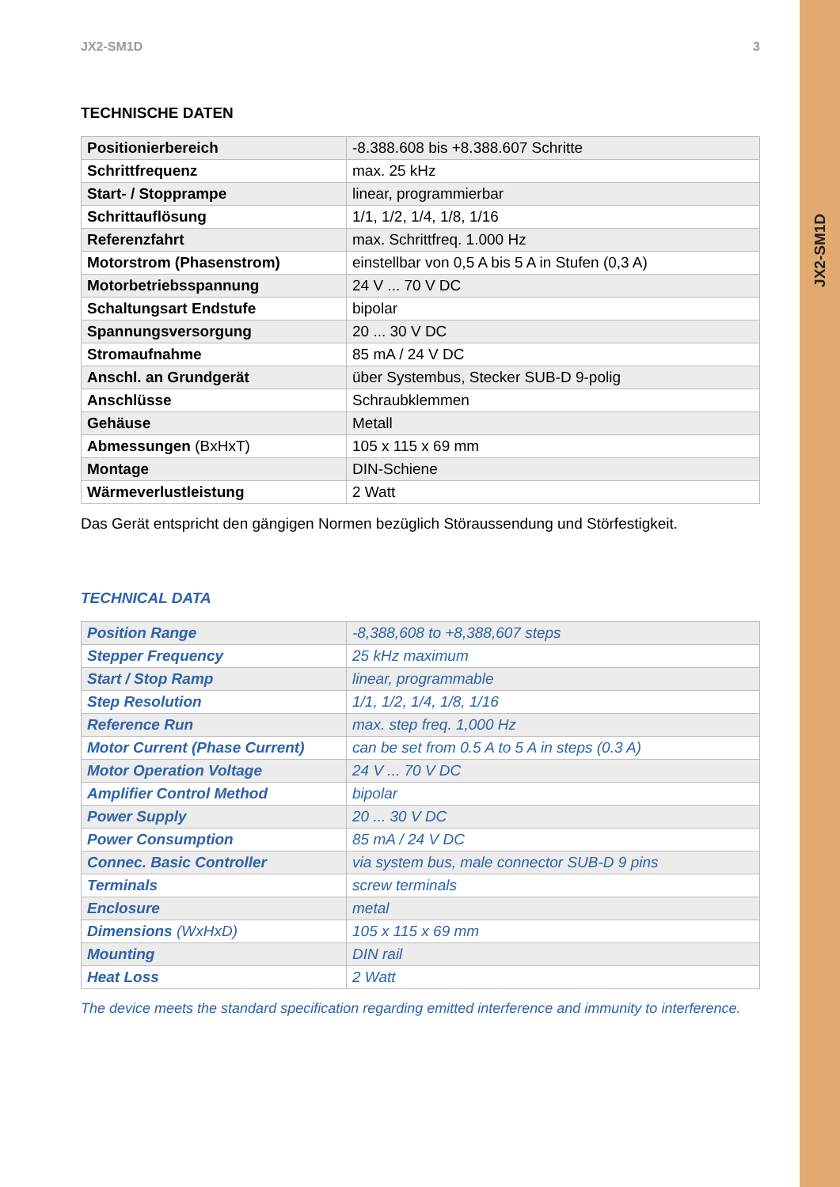JX2-SM1D
JX2-SM1D 3
TECHNISCHE DATEN
| Positionierbereich | -8.388.608 bis +8.388.607 Schritte |
| Schrittfrequenz | max. 25 kHz |
| Start- / Stopprampe | linear, programmierbar |
| Schrittauflösung | 1/1, 1/2, 1/4, 1/8, 1/16 |
| Referenzfahrt | max. Schrittfreq. 1.000 Hz |
| Motorstrom (Phasenstrom) | einstellbar von 0,5 A bis 5 A in Stufen (0,3 A) |
| Motorbetriebsspannung | 24 V ... 70 V DC |
| Schaltungsart Endstufe | bipolar |
| Spannungsversorgung | 20 ... 30 V DC |
| Stromaufnahme | 85 mA / 24 V DC |
| Anschl. an Grundgerät | über Systembus, Stecker SUB-D 9-polig |
| Anschlüsse | Schraubklemmen |
| Gehäuse | Metall |
| Abmessungen (BxHxT) | 105 x 115 x 69 mm |
| Montage | DIN-Schiene |
| Wärmeverlustleistung | 2 Watt |
Das Gerät entspricht den gängigen Normen bezüglich Störaussendung und Störfestigkeit.
TECHNICAL DATA
| Position Range | -8,388,608 to +8,388,607 steps |
| Stepper Frequency | 25 kHz maximum |
| Start / Stop Ramp | linear, programmable |
| Step Resolution | 1/1, 1/2, 1/4, 1/8, 1/16 |
| Reference Run | max. step freq. 1,000 Hz |
| Motor Current (Phase Current) | can be set from 0.5 A to 5 A in steps (0.3 A) |
| Motor Operation Voltage | 24 V ... 70 V DC |
| Amplifier Control Method | bipolar |
| Power Supply | 20 ... 30 V DC |
| Power Consumption | 85 mA / 24 V DC |
| Connec. Basic Controller | via system bus, male connector SUB-D 9 pins |
| Terminals | screw terminals |
| Enclosure | metal |
| Dimensions (WxHxD) | 105 x 115 x 69 mm |
| Mounting | DIN rail |
| Heat Loss | 2 Watt |
The device meets the standard specification regarding emitted interference and immunity to interference.